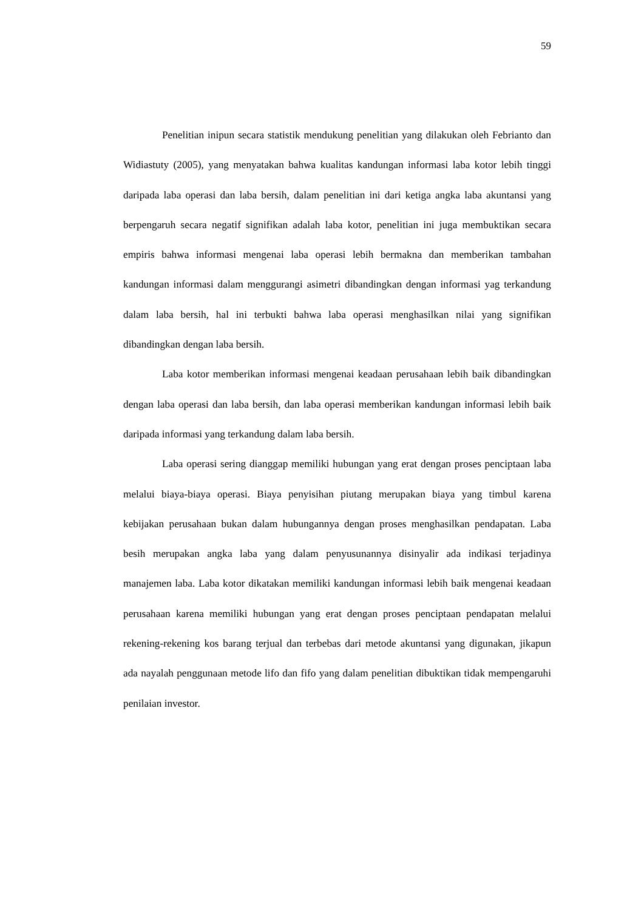59
Penelitian inipun secara statistik mendukung penelitian yang dilakukan oleh Febrianto dan Widiastuty (2005), yang menyatakan bahwa kualitas kandungan informasi laba kotor lebih tinggi daripada laba operasi dan laba bersih, dalam penelitian ini dari ketiga angka laba akuntansi yang berpengaruh secara negatif signifikan adalah laba kotor, penelitian ini juga membuktikan secara empiris bahwa informasi mengenai laba operasi lebih bermakna dan memberikan tambahan kandungan informasi dalam menggurangi asimetri dibandingkan dengan informasi yag terkandung dalam laba bersih, hal ini terbukti bahwa laba operasi menghasilkan nilai yang signifikan dibandingkan dengan laba bersih.
Laba kotor memberikan informasi mengenai keadaan perusahaan lebih baik dibandingkan dengan laba operasi dan laba bersih, dan laba operasi memberikan kandungan informasi lebih baik daripada informasi yang terkandung dalam laba bersih.
Laba operasi sering dianggap memiliki hubungan yang erat dengan proses penciptaan laba melalui biaya-biaya operasi. Biaya penyisihan piutang merupakan biaya yang timbul karena kebijakan perusahaan bukan dalam hubungannya dengan proses menghasilkan pendapatan. Laba besih merupakan angka laba yang dalam penyusunannya disinyalir ada indikasi terjadinya manajemen laba. Laba kotor dikatakan memiliki kandungan informasi lebih baik mengenai keadaan perusahaan karena memiliki hubungan yang erat dengan proses penciptaan pendapatan melalui rekening-rekening kos barang terjual dan terbebas dari metode akuntansi yang digunakan, jikapun ada nayalah penggunaan metode lifo dan fifo yang dalam penelitian dibuktikan tidak mempengaruhi penilaian investor.